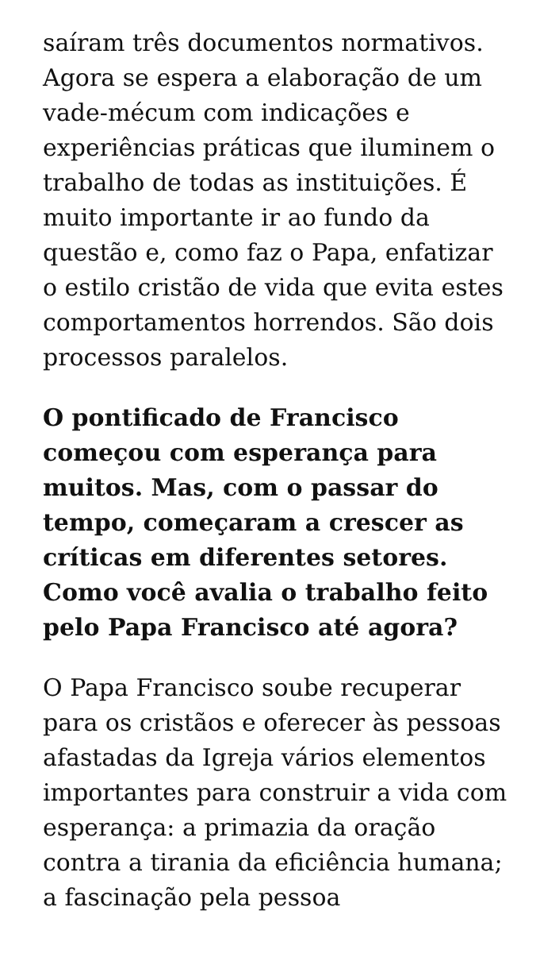saíram três documentos normativos. Agora se espera a elaboração de um vade-mécum com indicações e experiências práticas que iluminem o trabalho de todas as instituições. É muito importante ir ao fundo da questão e, como faz o Papa, enfatizar o estilo cristão de vida que evita estes comportamentos horrendos. São dois processos paralelos.
O pontificado de Francisco começou com esperança para muitos. Mas, com o passar do tempo, começaram a crescer as críticas em diferentes setores. Como você avalia o trabalho feito pelo Papa Francisco até agora?
O Papa Francisco soube recuperar para os cristãos e oferecer às pessoas afastadas da Igreja vários elementos importantes para construir a vida com esperança: a primazia da oração contra a tirania da eficiência humana; a fascinação pela pessoa